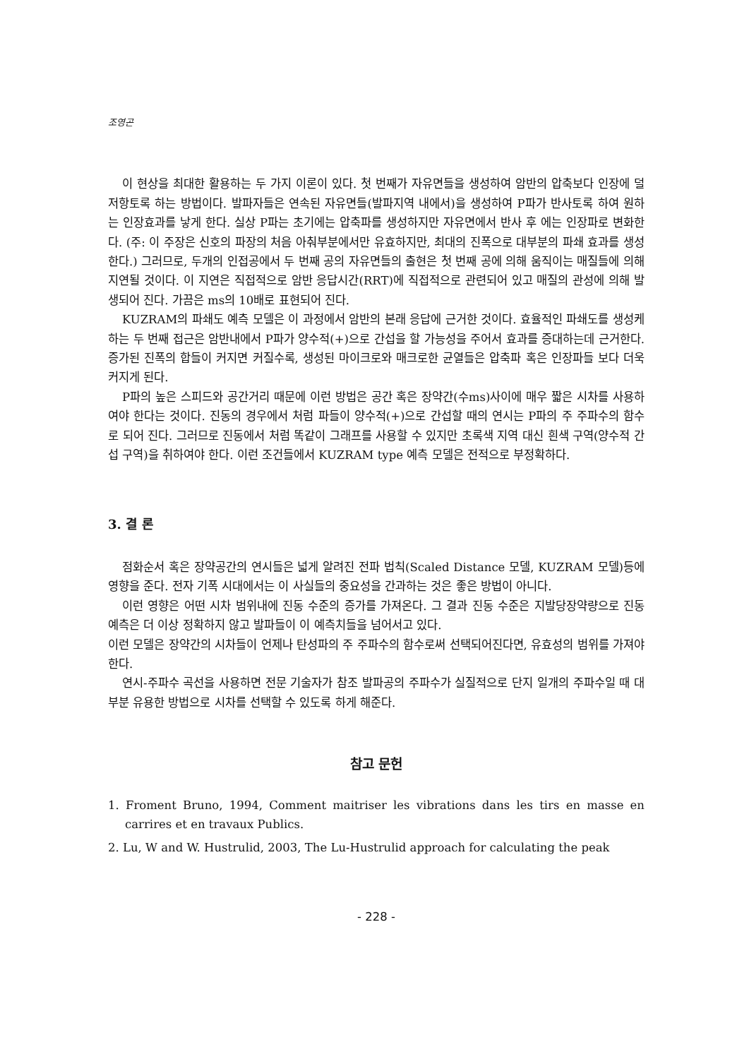조영곤
이 현상을 최대한 활용하는 두 가지 이론이 있다. 첫 번째가 자유면들을 생성하여 암반의 압축보다 인장에 덜 저항토록 하는 방법이다. 발파자들은 연속된 자유면들(발파지역 내에서)을 생성하여 P파가 반사토록 하여 원하는 인장효과를 낳게 한다. 실상 P파는 초기에는 압축파를 생성하지만 자유면에서 반사 후 에는 인장파로 변화한다. (주: 이 주장은 신호의 파장의 처음 아춰부분에서만 유효하지만, 최대의 진폭으로 대부분의 파쇄 효과를 생성한다.) 그러므로, 두개의 인접공에서 두 번째 공의 자유면들의 출현은 첫 번째 공에 의해 움직이는 매질들에 의해 지연될 것이다. 이 지연은 직접적으로 암반 응답시간(RRT)에 직접적으로 관련되어 있고 매질의 관성에 의해 발생되어 진다. 가끔은 ms의 10배로 표현되어 진다.
KUZRAM의 파쇄도 예측 모델은 이 과정에서 암반의 본래 응답에 근거한 것이다. 효율적인 파쇄도를 생성케하는 두 번째 접근은 암반내에서 P파가 양수적(+)으로 간섭을 할 가능성을 주어서 효과를 증대하는데 근거한다. 증가된 진폭의 합들이 커지면 커질수록, 생성된 마이크로와 매크로한 균열들은 압축파 혹은 인장파들 보다 더욱 커지게 된다.
P파의 높은 스피드와 공간거리 때문에 이런 방법은 공간 혹은 장약간(수ms)사이에 매우 짧은 시차를 사용하여야 한다는 것이다. 진동의 경우에서 처럼 파들이 양수적(+)으로 간섭할 때의 연시는 P파의 주 주파수의 함수로 되어 진다. 그러므로 진동에서 처럼 똑같이 그래프를 사용할 수 있지만 초록색 지역 대신 흰색 구역(양수적 간섭 구역)을 취하여야 한다. 이런 조건들에서 KUZRAM type 예측 모델은 전적으로 부정확하다.
3. 결 론
점화순서 혹은 장약공간의 연시들은 넓게 알려진 전파 법칙(Scaled Distance 모델, KUZRAM 모델)등에 영향을 준다. 전자 기폭 시대에서는 이 사실들의 중요성을 간과하는 것은 좋은 방법이 아니다.
이런 영향은 어떤 시차 범위내에 진동 수준의 증가를 가져온다. 그 결과 진동 수준은 지발당장약량으로 진동 예측은 더 이상 정확하지 않고 발파들이 이 예측치들을 넘어서고 있다.
이런 모델은 장약간의 시차들이 언제나 탄성파의 주 주파수의 함수로써 선택되어진다면, 유효성의 범위를 가져야 한다.
연시-주파수 곡선을 사용하면 전문 기술자가 참조 발파공의 주파수가 실질적으로 단지 일개의 주파수일 때 대부분 유용한 방법으로 시차를 선택할 수 있도록 하게 해준다.
참고 문헌
1. Froment Bruno, 1994, Comment maitriser les vibrations dans les tirs en masse en carrires et en travaux Publics.
2. Lu, W and W. Hustrulid, 2003, The Lu-Hustrulid approach for calculating the peak
- 228 -